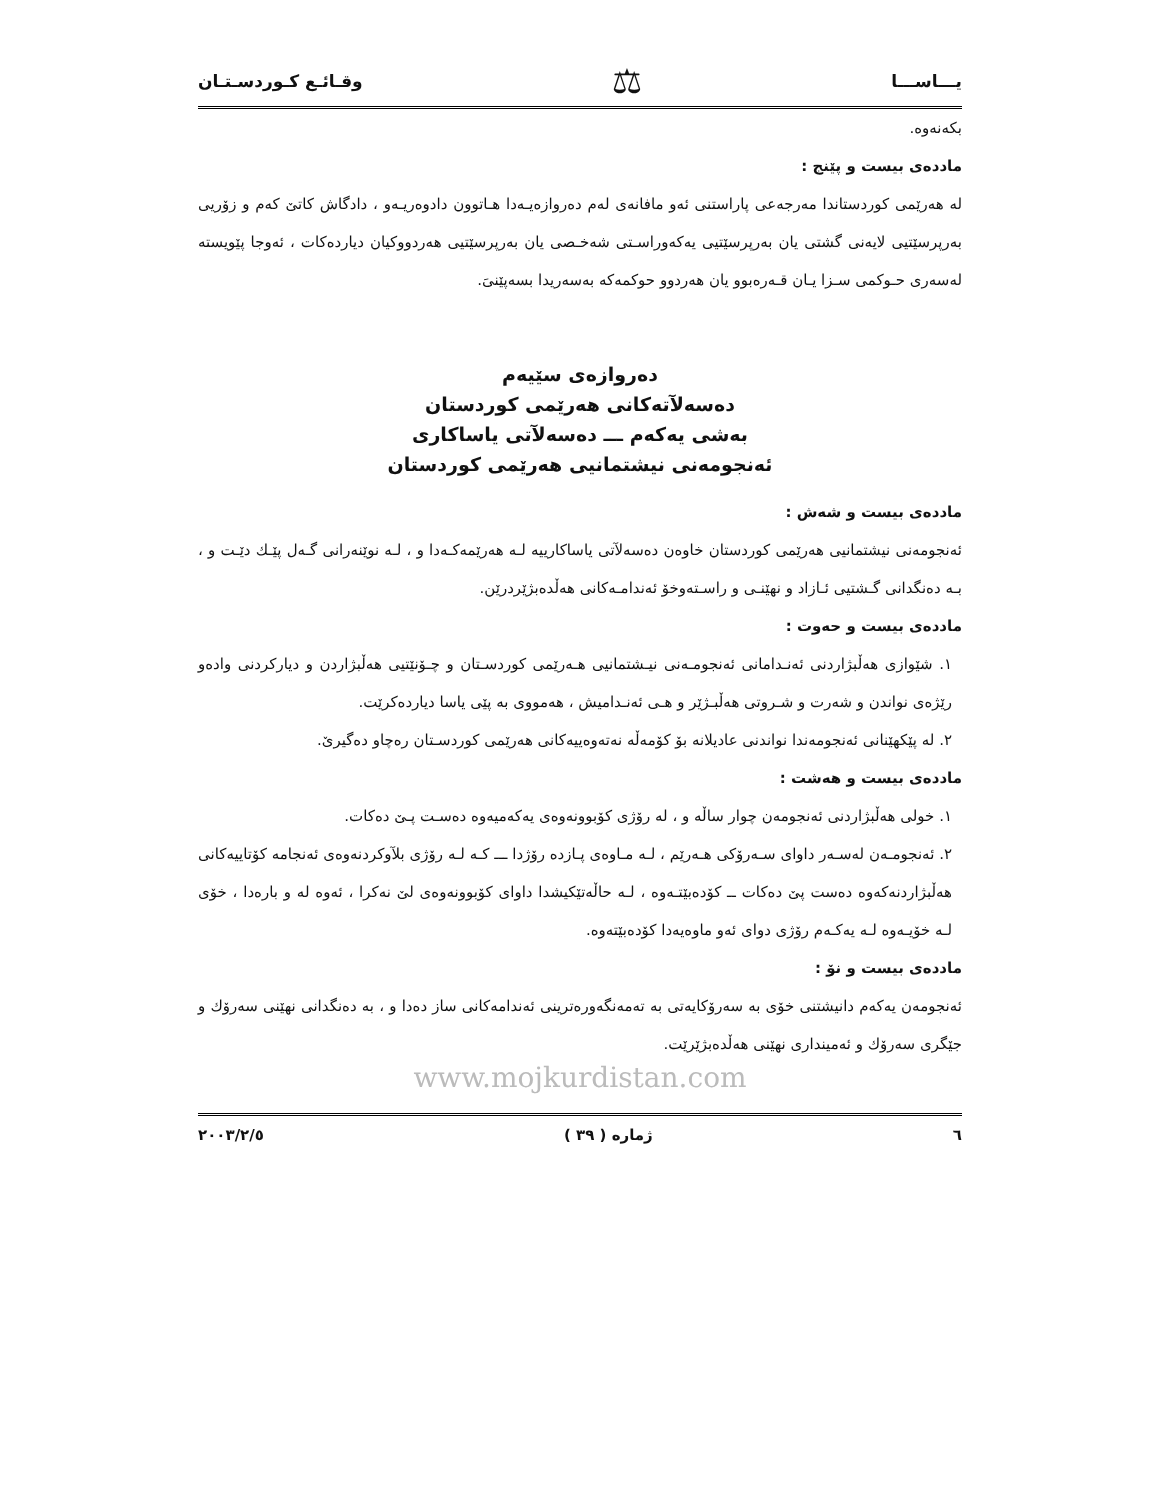يـــاســـا ⚖ وقـائـع كـوردسـتـان
بكەنەوە.
ماددەی بیست و پێنج :
لە هەرێمی کوردستاندا مەرجەعی پاراستنی ئەو مافانەی لەم دەروازەیـەدا هـاتوون دادوەریـەو ، دادگاش کاتێ کەم و زۆریی بەرپرسێتیی لایەنی گشتی یان بەرپرسێتیی یەکەوراسـتی شەخـصی یان بەرپرسێتیی هەردووکیان دیاردەکات ، ئەوجا پێویستە لەسەری حـوکمی سـزا یـان قـەرەبوو یان هەردوو حوکمەکە بەسەریدا بسەپێنیَ.
دەروازەی سێیەم
دەسەلآتەکانی هەرێمی کوردستان
بەشی یەکەم ـــ دەسەلآتی یاساکاری
ئەنجومەنی نیشتمانیی هەرێمی کوردستان
ماددەی بیست و شەش :
ئەنجومەنی نیشتمانیی هەرێمی کوردستان خاوەن دەسەلآتی یاساکارییە لـە هەرێمەکـەدا و ، لـە نوێنەرانی گـەل پێـك دێـت و ، بـە دەنگدانی گـشتیی ئـازاد و نهێنـی و راسـتەوخۆ ئەندامـەکانی هەڵدەبژێردرێن.
ماددەی بیست و حەوت :
١. شێوازی هەڵبژاردنی ئەنـدامانی ئەنجومـەنی نیـشتمانیی هـەرێمی کوردسـتان و چـۆنێتیی هەڵبژاردن و دیارکردنی وادەو رێژەی نواندن و شەرت و شـروتی هەڵبـژێر و هـی ئەنـدامیش ، هەمووی بە پێی یاسا دیاردەکرێت.
٢. لە پێکهێنانی ئەنجومەندا نواندنی عادیلانە بۆ کۆمەڵە نەتەوەییەکانی هەرێمی کوردسـتان رەچاو دەگیرێ.
ماددەی بیست و هەشت :
١. خولی هەڵبژاردنی ئەنجومەن چوار ساڵە و ، لە رۆژی کۆبوونەوەی یەکەمیەوە دەسـت پـێ دەکات.
٢. ئەنجومـەن لەسـەر داوای سـەرۆکی هـەرێم ، لـە مـاوەی پـازدە رۆژدا ـــ کـە لـە رۆژی بلآوکردنەوەی ئەنجامە کۆتاییەکانی هەڵبژاردنەکەوە دەست پێ دەکات ــ کۆدەبێتـەوە ، لـە حاڵەتێکیشدا داوای کۆبوونەوەی لێ نەکرا ، ئەوە لە و بارەدا ، خۆی لـە خۆیـەوە لـە یەکـەم رۆژی دوای ئەو ماوەیەدا کۆدەبێتەوە.
ماددەی بیست و نۆ :
ئەنجومەن یەکەم دانیشتنی خۆی بە سەرۆکایەتی بە تەمەنگەورەترینی ئەندامەکانی ساز دەدا و ، بە دەنگدانی نهێنی سەرۆك و جێگری سەرۆك و ئەمینداری نهێنی هەڵدەبژێرێت.
www.mojkurdistan.com
٦ ژمارە ( ٣٩ ) ٢٠٠٣/٢/٥